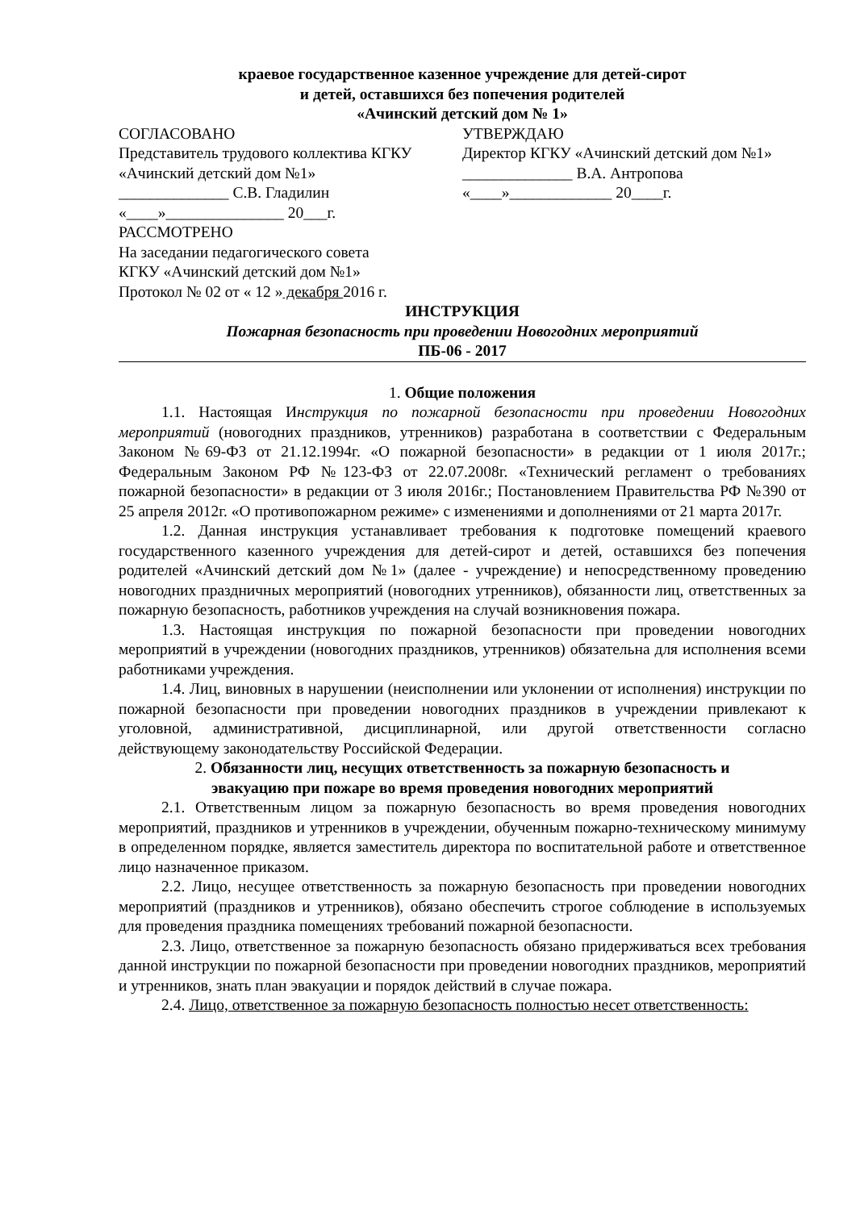краевое государственное казенное учреждение для детей-сирот
и детей, оставшихся без попечения родителей
«Ачинский детский дом № 1»
СОГЛАСОВАНО
Представитель трудового коллектива КГКУ «Ачинский детский дом №1»
______________ С.В. Гладилин
«____»_______________ 20___г.
УТВЕРЖДАЮ
Директор КГКУ «Ачинский детский дом №1»
______________ В.А. Антропова
«____»_____________ 20____г.
РАССМОТРЕНО
На заседании педагогического совета
КГКУ «Ачинский детский дом №1»
Протокол № 02 от « 12 » декабря 2016 г.
ИНСТРУКЦИЯ
Пожарная безопасность при проведении Новогодних мероприятий
ПБ-06 - 2017
1. Общие положения
1.1. Настоящая Инструкция по пожарной безопасности при проведении Новогодних мероприятий (новогодних праздников, утренников) разработана в соответствии с Федеральным Законом №69-ФЗ от 21.12.1994г. «О пожарной безопасности» в редакции от 1 июля 2017г.; Федеральным Законом РФ №123-ФЗ от 22.07.2008г. «Технический регламент о требованиях пожарной безопасности» в редакции от 3 июля 2016г.; Постановлением Правительства РФ №390 от 25 апреля 2012г. «О противопожарном режиме» с изменениями и дополнениями от 21 марта 2017г.
1.2. Данная инструкция устанавливает требования к подготовке помещений краевого государственного казенного учреждения для детей-сирот и детей, оставшихся без попечения родителей «Ачинский детский дом №1» (далее - учреждение) и непосредственному проведению новогодних праздничных мероприятий (новогодних утренников), обязанности лиц, ответственных за пожарную безопасность, работников учреждения на случай возникновения пожара.
1.3. Настоящая инструкция по пожарной безопасности при проведении новогодних мероприятий в учреждении (новогодних праздников, утренников) обязательна для исполнения всеми работниками учреждения.
1.4. Лиц, виновных в нарушении (неисполнении или уклонении от исполнения) инструкции по пожарной безопасности при проведении новогодних праздников в учреждении привлекают к уголовной, административной, дисциплинарной, или другой ответственности согласно действующему законодательству Российской Федерации.
2. Обязанности лиц, несущих ответственность за пожарную безопасность и
эвакуацию при пожаре во время проведения новогодних мероприятий
2.1. Ответственным лицом за пожарную безопасность во время проведения новогодних мероприятий, праздников и утренников в учреждении, обученным пожарно-техническому минимуму в определенном порядке, является заместитель директора по воспитательной работе и ответственное лицо назначенное приказом.
2.2. Лицо, несущее ответственность за пожарную безопасность при проведении новогодних мероприятий (праздников и утренников), обязано обеспечить строгое соблюдение в используемых для проведения праздника помещениях требований пожарной безопасности.
2.3. Лицо, ответственное за пожарную безопасность обязано придерживаться всех требования данной инструкции по пожарной безопасности при проведении новогодних праздников, мероприятий и утренников, знать план эвакуации и порядок действий в случае пожара.
2.4. Лицо, ответственное за пожарную безопасность полностью несет ответственность: